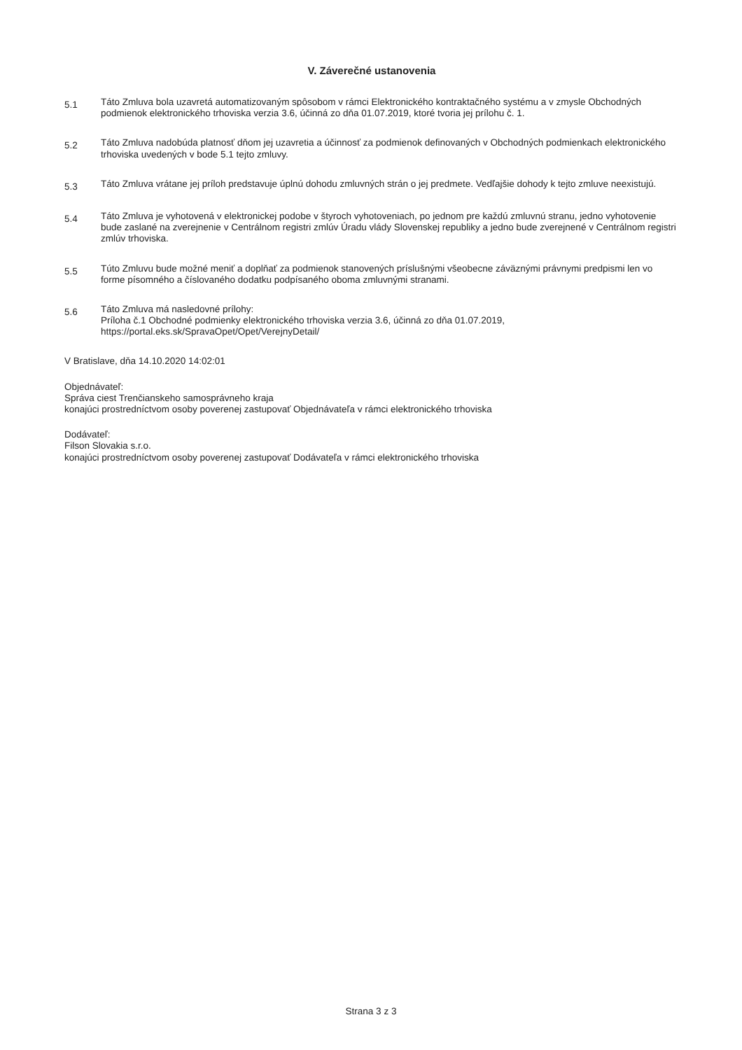V. Záverečné ustanovenia
5.1
Táto Zmluva bola uzavretá automatizovaným spôsobom v rámci Elektronického kontraktačného systému a v zmysle Obchodných podmienok elektronického trhoviska verzia 3.6, účinná zo dňa 01.07.2019, ktoré tvoria jej prílohu č. 1.
5.2
Táto Zmluva nadobúda platnosť dňom jej uzavretia a účinnosť za podmienok definovaných v Obchodných podmienkach elektronického trhoviska uvedených v bode 5.1 tejto zmluvy.
5.3
Táto Zmluva vrátane jej príloh predstavuje úplnú dohodu zmluvných strán o jej predmete. Vedľajšie dohody k tejto zmluve neexistujú.
5.4
Táto Zmluva je vyhotovená v elektronickej podobe v štyroch vyhotoveniach, po jednom pre každú zmluvnú stranu, jedno vyhotovenie bude zaslané na zverejnenie v Centrálnom registri zmlúv Úradu vlády Slovenskej republiky a jedno bude zverejnené v Centrálnom registri zmlúv trhoviska.
5.5
Túto Zmluvu bude možné meniť a doplňať za podmienok stanovených príslušnými všeobecne záväznými právnymi predpismi len vo forme písomného a číslovaného dodatku podpísaného oboma zmluvnými stranami.
5.6
Táto Zmluva má nasledovné prílohy:
Príloha č.1 Obchodné podmienky elektronického trhoviska verzia 3.6, účinná zo dňa 01.07.2019, https://portal.eks.sk/SpravaOpet/Opet/VerejnyDetail/
V Bratislave, dňa 14.10.2020 14:02:01
Objednávateľ:
Správa ciest Trenčianskeho samosprávneho kraja
konajúci prostredníctvom osoby poverenej zastupovať Objednávateľa v rámci elektronického trhoviska
Dodávateľ:
Filson Slovakia s.r.o.
konajúci prostredníctvom osoby poverenej zastupovať Dodávateľa v rámci elektronického trhoviska
Strana 3 z 3